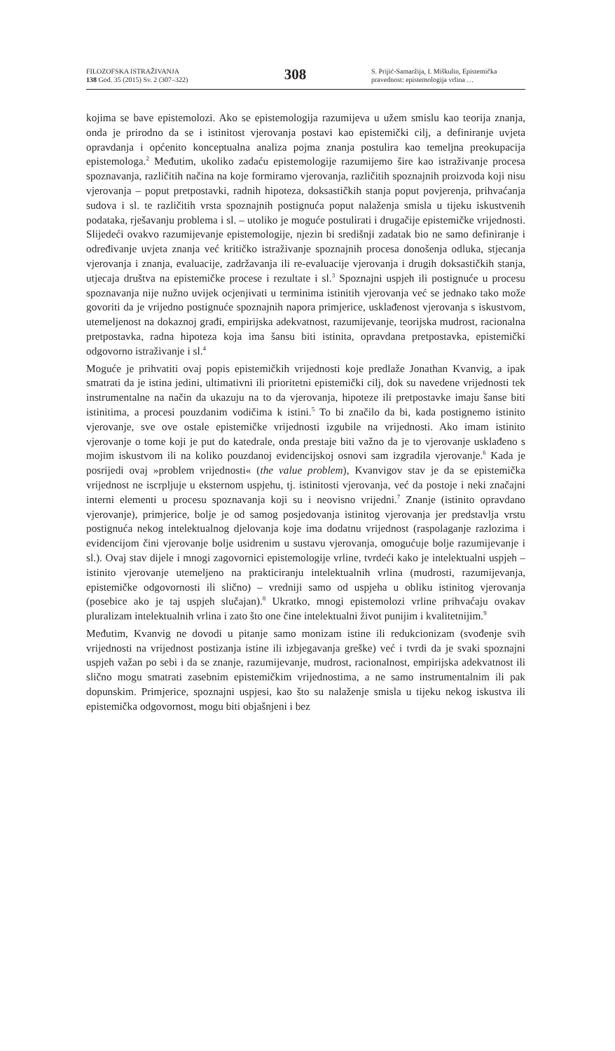FILOZOFSKA ISTRAŽIVANJA
138 God. 35 (2015) Sv. 2 (307–322)
308
S. Prijić-Samaržija, I. Miškulin, Epistemička pravednost: epistemologija vrlina …
kojima se bave epistemolozi. Ako se epistemologija razumijeva u užem smislu kao teorija znanja, onda je prirodno da se i istinitost vjerovanja postavi kao epistemički cilj, a definiranje uvjeta opravdanja i općenito konceptualna analiza pojma znanja postulira kao temeljna preokupacija epistemologa.<sup>2</sup> Međutim, ukoliko zadaću epistemologije razumijemo šire kao istraživanje procesa spoznavanja, različitih načina na koje formiramo vjerovanja, različitih spoznajnih proizvoda koji nisu vjerovanja – poput pretpostavki, radnih hipoteza, doksastičkih stanja poput povjerenja, prihvaćanja sudova i sl. te različitih vrsta spoznajnih postignuća poput nalaženja smisla u tijeku iskustvenih podataka, rješavanju problema i sl. – utoliko je moguće postulirati i drugačije epistemičke vrijednosti. Slijedeći ovakvo razumijevanje epistemologije, njezin bi središnji zadatak bio ne samo definiranje i određivanje uvjeta znanja već kritičko istraživanje spoznajnih procesa donošenja odluka, stjecanja vjerovanja i znanja, evaluacije, zadržavanja ili re-evaluacije vjerovanja i drugih doksastičkih stanja, utjecaja društva na epistemičke procese i rezultate i sl.<sup>3</sup> Spoznajni uspjeh ili postignuće u procesu spoznavanja nije nužno uvijek ocjenjivati u terminima istinitih vjerovanja već se jednako tako može govoriti da je vrijedno postignuće spoznajnih napora primjerice, usklađenost vjerovanja s iskustvom, utemeljenost na dokaznoj građi, empirijska adekvatnost, razumijevanje, teorijska mudrost, racionalna pretpostavka, radna hipoteza koja ima šansu biti istinita, opravdana pretpostavka, epistemički odgovorno istraživanje i sl.<sup>4</sup>
Moguće je prihvatiti ovaj popis epistemičkih vrijednosti koje predlaže Jonathan Kvanvig, a ipak smatrati da je istina jedini, ultimativni ili prioritetni epistemički cilj, dok su navedene vrijednosti tek instrumentalne na način da ukazuju na to da vjerovanja, hipoteze ili pretpostavke imaju šanse biti istinitima, a procesi pouzdanim vodičima k istini.<sup>5</sup> To bi značilo da bi, kada postignemo istinito vjerovanje, sve ove ostale epistemičke vrijednosti izgubile na vrijednosti. Ako imam istinito vjerovanje o tome koji je put do katedrale, onda prestaje biti važno da je to vjerovanje usklađeno s mojim iskustvom ili na koliko pouzdanoj evidencijskoj osnovi sam izgradila vjerovanje.<sup>6</sup> Kada je posrijedi ovaj »problem vrijednosti« (the value problem), Kvanvigov stav je da se epistemička vrijednost ne iscrpljuje u eksternom uspjehu, tj. istinitosti vjerovanja, već da postoje i neki značajni interni elementi u procesu spoznavanja koji su i neovisno vrijedni.<sup>7</sup> Znanje (istinito opravdano vjerovanje), primjerice, bolje je od samog posjedovanja istinitog vjerovanja jer predstavlja vrstu postignuća nekog intelektualnog djelovanja koje ima dodatnu vrijednost (raspolaganje razlozima i evidencijom čini vjerovanje bolje usidrenim u sustavu vjerovanja, omogućuje bolje razumijevanje i sl.). Ovaj stav dijele i mnogi zagovornici epistemologije vrline, tvrdeći kako je intelektualni uspjeh – istinito vjerovanje utemeljeno na prakticiranju intelektualnih vrlina (mudrosti, razumijevanja, epistemičke odgovornosti ili slično) – vredniji samo od uspjeha u obliku istinitog vjerovanja (posebice ako je taj uspjeh slučajan).<sup>8</sup> Ukratko, mnogi epistemolozi vrline prihvaćaju ovakav pluralizam intelektualnih vrlina i zato što one čine intelektualni život punijim i kvalitetnijim.<sup>9</sup>
Međutim, Kvanvig ne dovodi u pitanje samo monizam istine ili redukcionizam (svođenje svih vrijednosti na vrijednost postizanja istine ili izbjegavanja greške) već i tvrdi da je svaki spoznajni uspjeh važan po sebi i da se znanje, razumijevanje, mudrost, racionalnost, empirijska adekvatnost ili slično mogu smatrati zasebnim epistemičkim vrijednostima, a ne samo instrumentalnim ili pak dopunskim. Primjerice, spoznajni uspjesi, kao što su nalaženje smisla u tijeku nekog iskustva ili epistemička odgovornost, mogu biti objašnjeni i bez